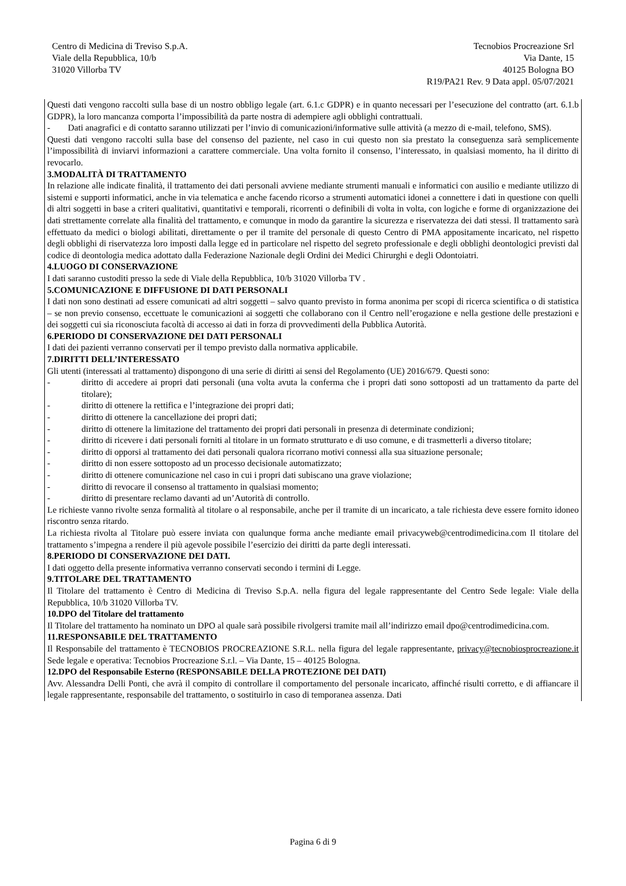Centro di Medicina di Treviso S.p.A.
Viale della Repubblica, 10/b
31020 Villorba TV
Tecnobios Procreazione Srl
Via Dante, 15
40125 Bologna BO
R19/PA21 Rev. 9 Data appl. 05/07/2021
Questi dati vengono raccolti sulla base di un nostro obbligo legale (art. 6.1.c GDPR) e in quanto necessari per l’esecuzione del contratto (art. 6.1.b GDPR), la loro mancanza comporta l’impossibilità da parte nostra di adempiere agli obblighi contrattuali.
- Dati anagrafici e di contatto saranno utilizzati per l’invio di comunicazioni/informative sulle attività (a mezzo di e-mail, telefono, SMS).
Questi dati vengono raccolti sulla base del consenso del paziente, nel caso in cui questo non sia prestato la conseguenza sarà semplicemente l’impossibilità di inviarvi informazioni a carattere commerciale. Una volta fornito il consenso, l’interessato, in qualsiasi momento, ha il diritto di revocarlo.
3.MODALITÀ DI TRATTAMENTO
In relazione alle indicate finalità, il trattamento dei dati personali avviene mediante strumenti manuali e informatici con ausilio e mediante utilizzo di sistemi e supporti informatici, anche in via telematica e anche facendo ricorso a strumenti automatici idonei a connettere i dati in questione con quelli di altri soggetti in base a criteri qualitativi, quantitativi e temporali, ricorrenti o definibili di volta in volta, con logiche e forme di organizzazione dei dati strettamente correlate alla finalità del trattamento, e comunque in modo da garantire la sicurezza e riservatezza dei dati stessi. Il trattamento sarà effettuato da medici o biologi abilitati, direttamente o per il tramite del personale di questo Centro di PMA appositamente incaricato, nel rispetto degli obblighi di riservatezza loro imposti dalla legge ed in particolare nel rispetto del segreto professionale e degli obblighi deontologici previsti dal codice di deontologia medica adottato dalla Federazione Nazionale degli Ordini dei Medici Chirurghi e degli Odontoiatri.
4.LUOGO DI CONSERVAZIONE
I dati saranno custoditi presso la sede di Viale della Repubblica, 10/b 31020 Villorba TV .
5.COMUNICAZIONE E DIFFUSIONE DI DATI PERSONALI
I dati non sono destinati ad essere comunicati ad altri soggetti – salvo quanto previsto in forma anonima per scopi di ricerca scientifica o di statistica – se non previo consenso, eccettuate le comunicazioni ai soggetti che collaborano con il Centro nell’erogazione e nella gestione delle prestazioni e dei soggetti cui sia riconosciuta facoltà di accesso ai dati in forza di provvedimenti della Pubblica Autorità.
6.PERIODO DI CONSERVAZIONE DEI DATI PERSONALI
I dati dei pazienti verranno conservati per il tempo previsto dalla normativa applicabile.
7.DIRITTI DELL’INTERESSATO
Gli utenti (interessati al trattamento) dispongono di una serie di diritti ai sensi del Regolamento (UE) 2016/679. Questi sono:
- diritto di accedere ai propri dati personali (una volta avuta la conferma che i propri dati sono sottoposti ad un trattamento da parte del titolare);
- diritto di ottenere la rettifica e l’integrazione dei propri dati;
- diritto di ottenere la cancellazione dei propri dati;
- diritto di ottenere la limitazione del trattamento dei propri dati personali in presenza di determinate condizioni;
- diritto di ricevere i dati personali forniti al titolare in un formato strutturato e di uso comune, e di trasmetterli a diverso titolare;
- diritto di opporsi al trattamento dei dati personali qualora ricorrano motivi connessi alla sua situazione personale;
- diritto di non essere sottoposto ad un processo decisionale automatizzato;
- diritto di ottenere comunicazione nel caso in cui i propri dati subiscano una grave violazione;
- diritto di revocare il consenso al trattamento in qualsiasi momento;
- diritto di presentare reclamo davanti ad un’Autorità di controllo.
Le richieste vanno rivolte senza formalità al titolare o al responsabile, anche per il tramite di un incaricato, a tale richiesta deve essere fornito idoneo riscontro senza ritardo.
La richiesta rivolta al Titolare può essere inviata con qualunque forma anche mediante email privacyweb@centrodimedicina.com Il titolare del trattamento s’impegna a rendere il più agevole possibile l’esercizio dei diritti da parte degli interessati.
8.PERIODO DI CONSERVAZIONE DEI DATI.
I dati oggetto della presente informativa verranno conservati secondo i termini di Legge.
9.TITOLARE DEL TRATTAMENTO
Il Titolare del trattamento è Centro di Medicina di Treviso S.p.A. nella figura del legale rappresentante del Centro Sede legale: Viale della Repubblica, 10/b 31020 Villorba TV.
10.DPO del Titolare del trattamento
Il Titolare del trattamento ha nominato un DPO al quale sarà possibile rivolgersi tramite mail all’indirizzo email dpo@centrodimedicina.com.
11.RESPONSABILE DEL TRATTAMENTO
Il Responsabile del trattamento è TECNOBIOS PROCREAZIONE S.R.L. nella figura del legale rappresentante, privacy@tecnobiosprocreazione.it Sede legale e operativa: Tecnobios Procreazione S.r.l. – Via Dante, 15 – 40125 Bologna.
12.DPO del Responsabile Esterno (RESPONSABILE DELLA PROTEZIONE DEI DATI)
Avv. Alessandra Delli Ponti, che avrà il compito di controllare il comportamento del personale incaricato, affinché risulti corretto, e di affiancare il legale rappresentante, responsabile del trattamento, o sostituirlo in caso di temporanea assenza. Dati
Pagina 6 di 9